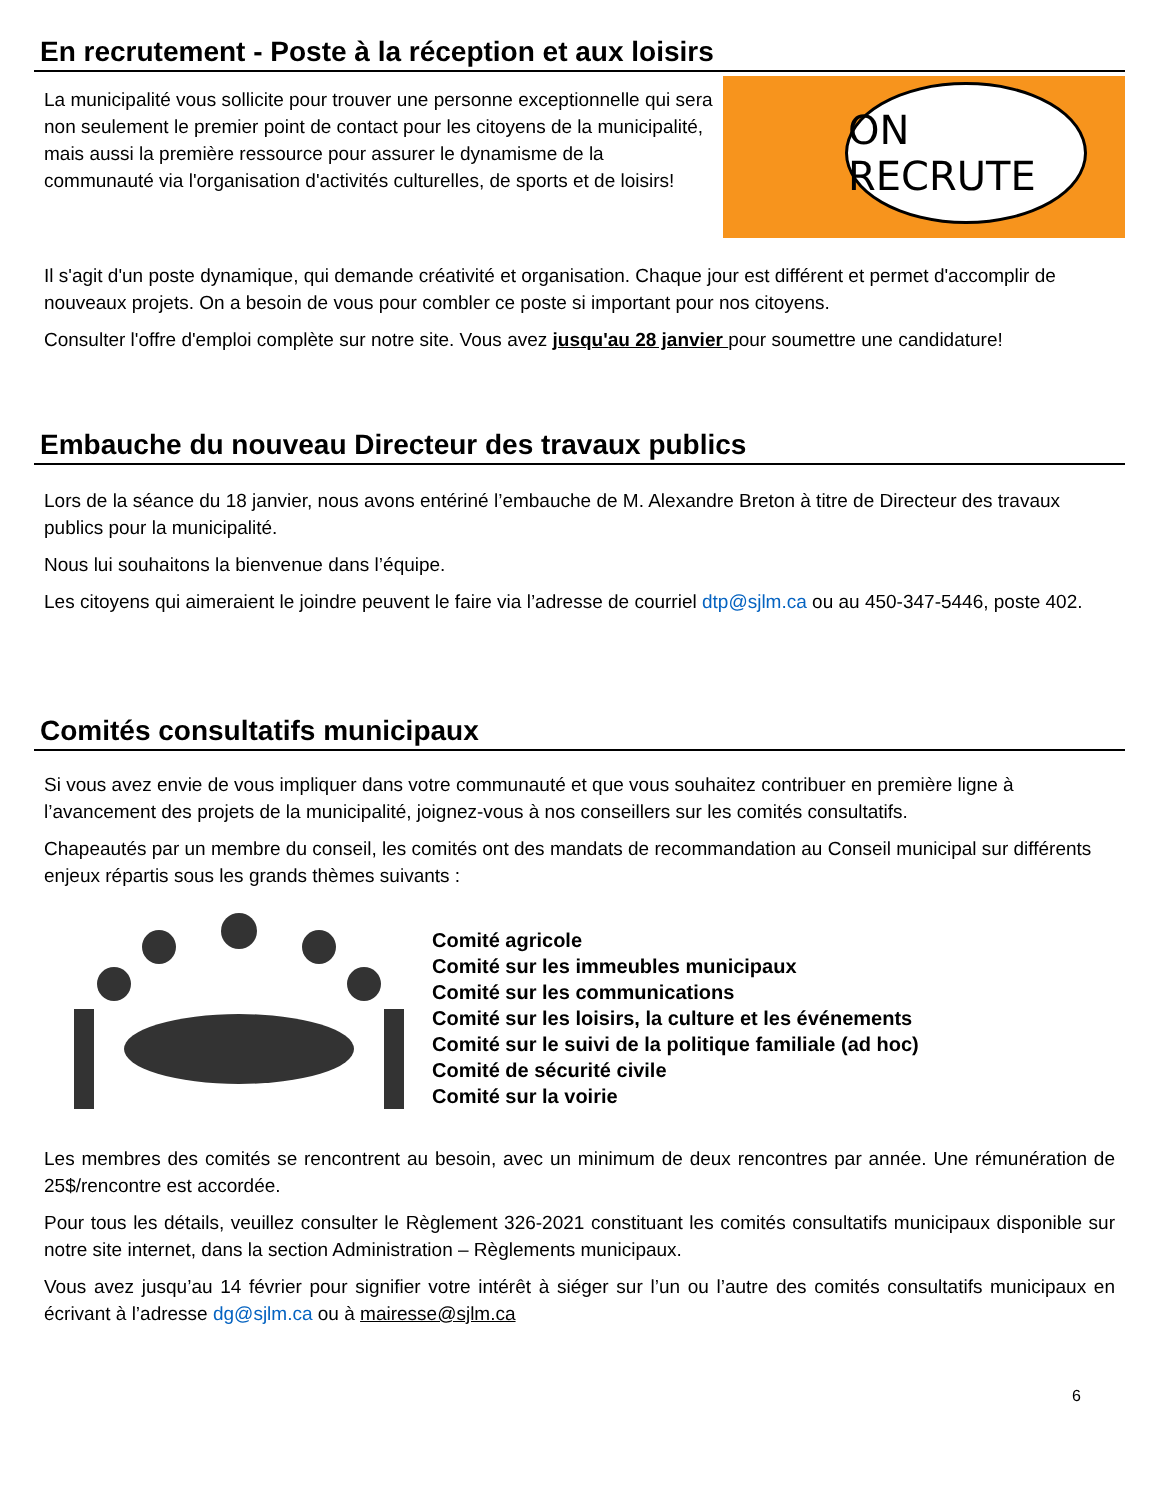En recrutement - Poste à la réception et aux loisirs
La municipalité vous sollicite pour trouver une personne exceptionnelle qui sera non seulement le premier point de contact pour les citoyens de la municipalité, mais aussi la première ressource pour assurer le dynamisme de la communauté via l'organisation d'activités culturelles, de sports et de loisirs!
ON RECRUTE
Il s'agit d'un poste dynamique, qui demande créativité et organisation. Chaque jour est différent et permet d'accomplir de nouveaux projets. On a besoin de vous pour combler ce poste si important pour nos citoyens.
Consulter l'offre d'emploi complète sur notre site. Vous avez jusqu'au 28 janvier pour soumettre une candidature!
Embauche du nouveau Directeur des travaux publics
Lors de la séance du 18 janvier, nous avons entériné l’embauche de M. Alexandre Breton à titre de Directeur des travaux publics pour la municipalité.
Nous lui souhaitons la bienvenue dans l’équipe.
Les citoyens qui aimeraient le joindre peuvent le faire via l’adresse de courriel dtp@sjlm.ca ou au 450-347-5446, poste 402.
Comités consultatifs municipaux
Si vous avez envie de vous impliquer dans votre communauté et que vous souhaitez contribuer en première ligne à l’avancement des projets de la municipalité, joignez-vous à nos conseillers sur les comités consultatifs.
Chapeautés par un membre du conseil, les comités ont des mandats de recommandation au Conseil municipal sur différents enjeux répartis sous les grands thèmes suivants :
Comité agricole
Comité sur les immeubles municipaux
Comité sur les communications
Comité sur les loisirs, la culture et les événements
Comité sur le suivi de la politique familiale (ad hoc)
Comité de sécurité civile
Comité sur la voirie
Les membres des comités se rencontrent au besoin, avec un minimum de deux rencontres par année. Une rémunération de 25$/rencontre est accordée.
Pour tous les détails, veuillez consulter le Règlement 326-2021 constituant les comités consultatifs municipaux disponible sur notre site internet, dans la section Administration – Règlements municipaux.
Vous avez jusqu’au 14 février pour signifier votre intérêt à siéger sur l’un ou l’autre des comités consultatifs municipaux en écrivant à l’adresse dg@sjlm.ca ou à mairesse@sjlm.ca
6